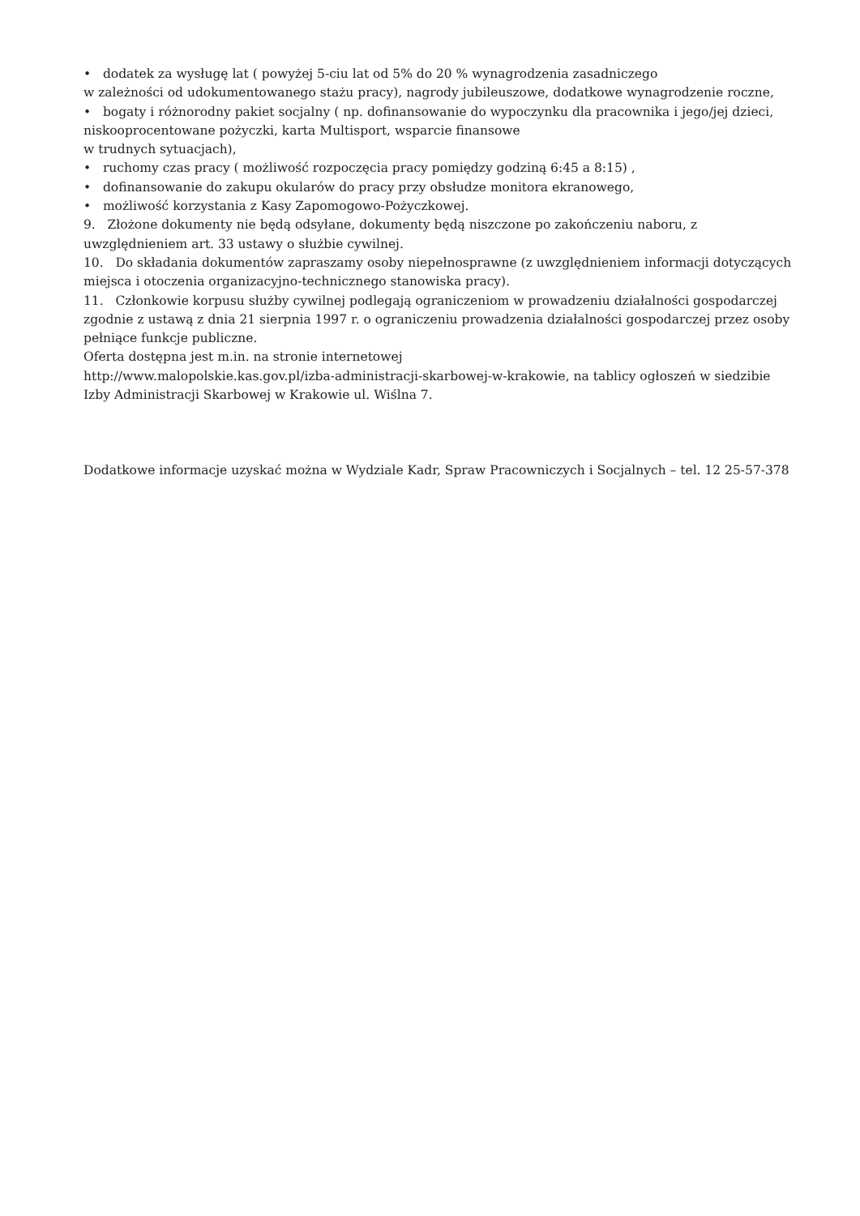• dodatek za wysługę lat ( powyżej 5-ciu lat od 5% do 20 % wynagrodzenia zasadniczego
w zależności od udokumentowanego stażu pracy), nagrody jubileuszowe, dodatkowe wynagrodzenie roczne,
• bogaty i różnorodny pakiet socjalny ( np. dofinansowanie do wypoczynku dla pracownika i jego/jej dzieci, niskooprocentowane pożyczki, karta Multisport, wsparcie finansowe
w trudnych sytuacjach),
• ruchomy czas pracy ( możliwość rozpoczęcia pracy pomiędzy godziną 6:45 a 8:15) ,
• dofinansowanie do zakupu okularów do pracy przy obsłudze monitora ekranowego,
• możliwość korzystania z Kasy Zapomogowo-Pożyczkowej.
9. Złożone dokumenty nie będą odsyłane, dokumenty będą niszczone po zakończeniu naboru, z uwzględnieniem art. 33 ustawy o służbie cywilnej.
10. Do składania dokumentów zapraszamy osoby niepełnosprawne (z uwzględnieniem informacji dotyczących miejsca i otoczenia organizacyjno-technicznego stanowiska pracy).
11. Członkowie korpusu służby cywilnej podlegają ograniczeniom w prowadzeniu działalności gospodarczej zgodnie z ustawą z dnia 21 sierpnia 1997 r. o ograniczeniu prowadzenia działalności gospodarczej przez osoby pełniące funkcje publiczne.
Oferta dostępna jest m.in. na stronie internetowej
http://www.malopolskie.kas.gov.pl/izba-administracji-skarbowej-w-krakowie, na tablicy ogłoszeń w siedzibie Izby Administracji Skarbowej w Krakowie ul. Wiślna 7.
Dodatkowe informacje uzyskać można w Wydziale Kadr, Spraw Pracowniczych i Socjalnych – tel. 12 25-57-378